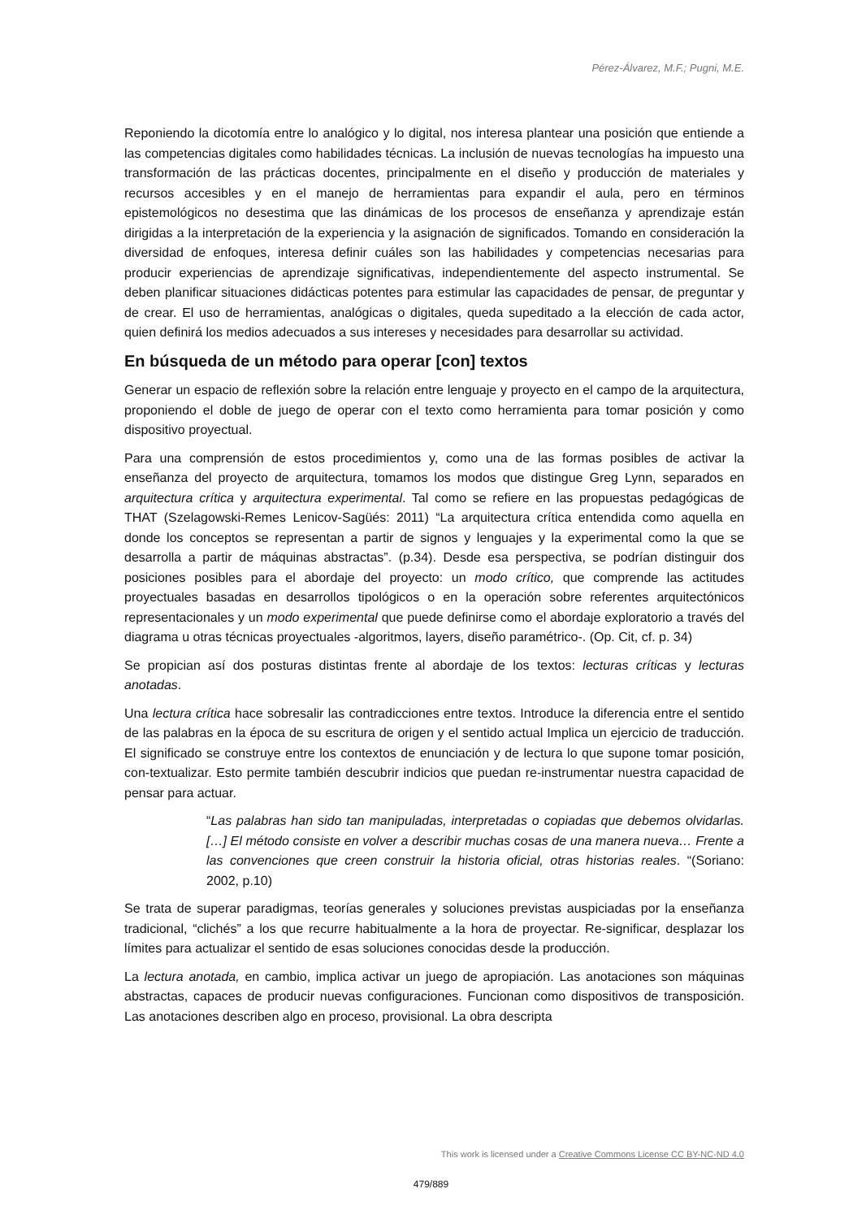Pérez-Álvarez, M.F.; Pugni, M.E.
Reponiendo la dicotomía entre lo analógico y lo digital, nos interesa plantear una posición que entiende a las competencias digitales como habilidades técnicas. La inclusión de nuevas tecnologías ha impuesto una transformación de las prácticas docentes, principalmente en el diseño y producción de materiales y recursos accesibles y en el manejo de herramientas para expandir el aula, pero en términos epistemológicos no desestima que las dinámicas de los procesos de enseñanza y aprendizaje están dirigidas a la interpretación de la experiencia y la asignación de significados. Tomando en consideración la diversidad de enfoques, interesa definir cuáles son las habilidades y competencias necesarias para producir experiencias de aprendizaje significativas, independientemente del aspecto instrumental. Se deben planificar situaciones didácticas potentes para estimular las capacidades de pensar, de preguntar y de crear. El uso de herramientas, analógicas o digitales, queda supeditado a la elección de cada actor, quien definirá los medios adecuados a sus intereses y necesidades para desarrollar su actividad.
En búsqueda de un método para operar [con] textos
Generar un espacio de reflexión sobre la relación entre lenguaje y proyecto en el campo de la arquitectura, proponiendo el doble de juego de operar con el texto como herramienta para tomar posición y como dispositivo proyectual.
Para una comprensión de estos procedimientos y, como una de las formas posibles de activar la enseñanza del proyecto de arquitectura, tomamos los modos que distingue Greg Lynn, separados en arquitectura crítica y arquitectura experimental. Tal como se refiere en las propuestas pedagógicas de THAT (Szelagowski-Remes Lenicov-Sagüés: 2011) “La arquitectura crítica entendida como aquella en donde los conceptos se representan a partir de signos y lenguajes y la experimental como la que se desarrolla a partir de máquinas abstractas”. (p.34). Desde esa perspectiva, se podrían distinguir dos posiciones posibles para el abordaje del proyecto: un modo crítico, que comprende las actitudes proyectuales basadas en desarrollos tipológicos o en la operación sobre referentes arquitectónicos representacionales y un modo experimental que puede definirse como el abordaje exploratorio a través del diagrama u otras técnicas proyectuales -algoritmos, layers, diseño paramétrico-. (Op. Cit, cf. p. 34)
Se propician así dos posturas distintas frente al abordaje de los textos: lecturas críticas y lecturas anotadas.
Una lectura crítica hace sobresalir las contradicciones entre textos. Introduce la diferencia entre el sentido de las palabras en la época de su escritura de origen y el sentido actual Implica un ejercicio de traducción. El significado se construye entre los contextos de enunciación y de lectura lo que supone tomar posición, con-textualizar. Esto permite también descubrir indicios que puedan re-instrumentar nuestra capacidad de pensar para actuar.
“Las palabras han sido tan manipuladas, interpretadas o copiadas que debemos olvidarlas. […] El método consiste en volver a describir muchas cosas de una manera nueva… Frente a las convenciones que creen construir la historia oficial, otras historias reales. “(Soriano: 2002, p.10)
Se trata de superar paradigmas, teorías generales y soluciones previstas auspiciadas por la enseñanza tradicional, “clichés” a los que recurre habitualmente a la hora de proyectar. Re-significar, desplazar los límites para actualizar el sentido de esas soluciones conocidas desde la producción.
La lectura anotada, en cambio, implica activar un juego de apropiación. Las anotaciones son máquinas abstractas, capaces de producir nuevas configuraciones. Funcionan como dispositivos de transposición. Las anotaciones describen algo en proceso, provisional. La obra descripta
This work is licensed under a Creative Commons License CC BY-NC-ND 4.0
479/889